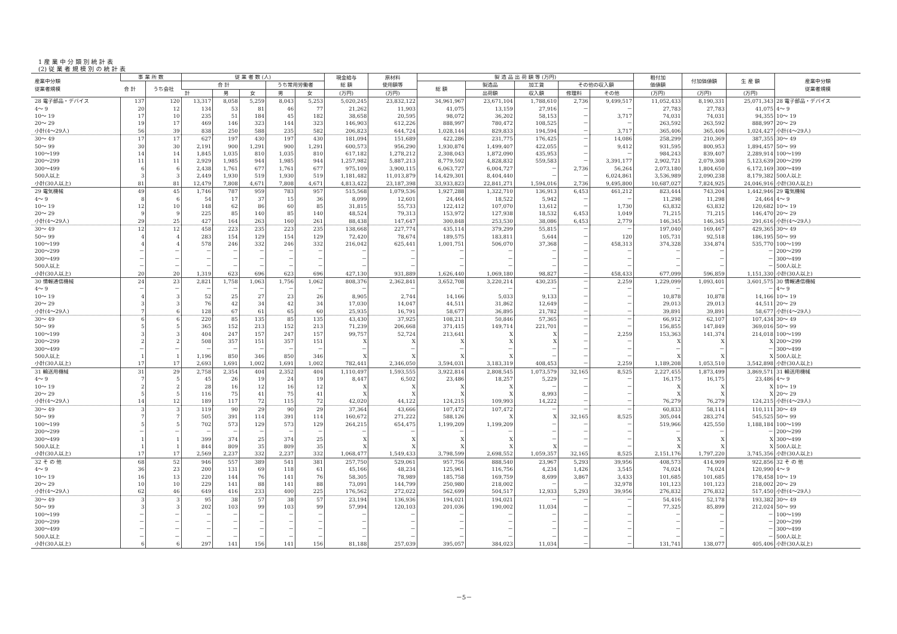1 産 業 中 分 類 別 統 計 表
(2) 従 業 者 規 模 別 の 統 計 表
| 産業中分類 従業者規模 | 事 業 所 数 | | 従 業 者 数 (人) | | | | | 現金給与 総 額 | 原材料 使用額等 | 製 造 品 出 荷 額 等 (万円) | | | | | 粗付加 価値額 | 付加価値額 | 生 産 額 | 産業中分類 従業者規模 |
| --- | --- | --- | --- | --- | --- | --- | --- | --- | --- | --- | --- | --- | --- | --- | --- | --- | --- | --- |
| | 合 計 | うち会社 | 合 計 | | | うち常用労働者 | | | | 総 額 | 製造品 | 加工賃 | その他の収入額 | | | | | |
| | | | 計 | 男 | 女 | 男 | 女 | (万円) | (万円) | | 出荷額 | 収入額 | 修理料 | その他 | (万円) | (万円) | (万円) | |
| 28 電子部品・デバイス | 137 | 120 | 13,317 | 8,058 | 5,259 | 8,043 | 5,253 | 5,020,245 | 23,832,122 | 34,961,967 | 23,671,104 | 1,788,610 | 2,736 | 9,499,517 | 11,052,433 | 8,190,331 | 25,071,343 | 28 電子部品・デバイス |
| 4～ 9 | 20 | 12 | 134 | 53 | 81 | 46 | 77 | 21,262 | 11,903 | 41,075 | 13,159 | 27,916 | － | － | 27,783 | 27,783 | 41,075 | 4～ 9 |
| 10～ 19 | 17 | 10 | 235 | 51 | 184 | 45 | 182 | 38,658 | 20,595 | 98,072 | 36,202 | 58,153 | － | 3,717 | 74,031 | 74,031 | 94,355 | 10～ 19 |
| 20～ 29 | 19 | 17 | 469 | 146 | 323 | 144 | 323 | 146,903 | 612,226 | 888,997 | 780,472 | 108,525 | － | － | 263,592 | 263,592 | 888,997 | 20～ 29 |
| 小計(4～29人) | 56 | 39 | 838 | 250 | 588 | 235 | 582 | 206,823 | 644,724 | 1,028,144 | 829,833 | 194,594 | － | 3,717 | 365,406 | 365,406 | 1,024,427 | 小計(4～29人) |
| 30～ 49 | 17 | 17 | 627 | 197 | 430 | 197 | 430 | 181,094 | 151,689 | 422,286 | 231,775 | 176,425 | － | 14,086 | 258,299 | 210,369 | 387,355 | 30～ 49 |
| 50～ 99 | 30 | 30 | 2,191 | 900 | 1,291 | 900 | 1,291 | 600,573 | 956,290 | 1,930,874 | 1,499,407 | 422,055 | － | 9,412 | 931,595 | 800,953 | 1,894,457 | 50～ 99 |
| 100～199 | 14 | 14 | 1,845 | 1,035 | 810 | 1,035 | 810 | 617,182 | 1,278,212 | 2,308,043 | 1,872,090 | 435,953 | － | － | 984,243 | 839,407 | 2,289,914 | 100～199 |
| 200～299 | 11 | 11 | 2,929 | 1,985 | 944 | 1,985 | 944 | 1,257,982 | 5,887,213 | 8,779,592 | 4,828,832 | 559,583 | － | 3,391,177 | 2,902,721 | 2,079,308 | 5,123,639 | 200～299 |
| 300～499 | 6 | 6 | 2,438 | 1,761 | 677 | 1,761 | 677 | 975,109 | 3,900,115 | 6,063,727 | 6,004,727 | － | 2,736 | 56,264 | 2,073,180 | 1,804,650 | 6,172,169 | 300～499 |
| 500人以上 | 3 | 3 | 2,449 | 1,930 | 519 | 1,930 | 519 | 1,181,482 | 11,013,879 | 14,429,301 | 8,404,440 | － | － | 6,024,861 | 3,536,989 | 2,090,238 | 8,179,382 | 500人以上 |
| 小計(30人以上) | 81 | 81 | 12,479 | 7,808 | 4,671 | 7,808 | 4,671 | 4,813,422 | 23,187,398 | 33,933,823 | 22,841,271 | 1,594,016 | 2,736 | 9,495,800 | 10,687,027 | 7,824,925 | 24,046,916 | 小計(30人以上) |
| 29 電気機械 | 49 | 45 | 1,746 | 787 | 959 | 783 | 957 | 515,568 | 1,079,536 | 1,927,288 | 1,322,710 | 136,913 | 6,453 | 461,212 | 823,444 | 743,204 | 1,442,946 | 29 電気機械 |
| 4～ 9 | 8 | 6 | 54 | 17 | 37 | 15 | 36 | 8,099 | 12,601 | 24,464 | 18,522 | 5,942 | － | － | 11,298 | 11,298 | 24,464 | 4～ 9 |
| 10～ 19 | 12 | 10 | 148 | 62 | 86 | 60 | 85 | 31,815 | 55,733 | 122,412 | 107,070 | 13,612 | － | 1,730 | 63,832 | 63,832 | 120,682 | 10～ 19 |
| 20～ 29 | 9 | 9 | 225 | 85 | 140 | 85 | 140 | 48,524 | 79,313 | 153,972 | 127,938 | 18,532 | 6,453 | 1,049 | 71,215 | 71,215 | 146,470 | 20～ 29 |
| 小計(4～29人) | 29 | 25 | 427 | 164 | 263 | 160 | 261 | 88,438 | 147,647 | 300,848 | 253,530 | 38,086 | 6,453 | 2,779 | 146,345 | 146,345 | 291,616 | 小計(4～29人) |
| 30～ 49 | 12 | 12 | 458 | 223 | 235 | 223 | 235 | 138,668 | 227,774 | 435,114 | 379,299 | 55,815 | － | － | 197,040 | 169,467 | 429,365 | 30～ 49 |
| 50～ 99 | 4 | 4 | 283 | 154 | 129 | 154 | 129 | 72,420 | 78,674 | 189,575 | 183,811 | 5,644 | － | 120 | 105,731 | 92,518 | 186,195 | 50～ 99 |
| 100～199 | 4 | 4 | 578 | 246 | 332 | 246 | 332 | 216,042 | 625,441 | 1,001,751 | 506,070 | 37,368 | － | 458,313 | 374,328 | 334,874 | 535,770 | 100～199 |
| 200～299 | － | － | － | － | － | － | － | － | － | － | － | － | － | － | － | － | － | 200～299 |
| 300～499 | － | － | － | － | － | － | － | － | － | － | － | － | － | － | － | － | － | 300～499 |
| 500人以上 | － | － | － | － | － | － | － | － | － | － | － | － | － | － | － | － | － | 500人以上 |
| 小計(30人以上) | 20 | 20 | 1,319 | 623 | 696 | 623 | 696 | 427,130 | 931,889 | 1,626,440 | 1,069,180 | 98,827 | － | 458,433 | 677,099 | 596,859 | 1,151,330 | 小計(30人以上) |
| 30 情報通信機械 | 24 | 23 | 2,821 | 1,758 | 1,063 | 1,756 | 1,062 | 808,376 | 2,362,841 | 3,652,708 | 3,220,214 | 430,235 | － | 2,259 | 1,229,099 | 1,093,401 | 3,601,575 | 30 情報通信機械 |
| 4～ 9 | － | － | － | － | － | － | － | － | － | － | － | － | － | － | － | － | － | 4～ 9 |
| 10～ 19 | 4 | 3 | 52 | 25 | 27 | 23 | 26 | 8,905 | 2,744 | 14,166 | 5,033 | 9,133 | － | － | 10,878 | 10,878 | 14,166 | 10～ 19 |
| 20～ 29 | 3 | 3 | 76 | 42 | 34 | 42 | 34 | 17,030 | 14,047 | 44,511 | 31,862 | 12,649 | － | － | 29,013 | 29,013 | 44,511 | 20～ 29 |
| 小計(4～29人) | 7 | 6 | 128 | 67 | 61 | 65 | 60 | 25,935 | 16,791 | 58,677 | 36,895 | 21,782 | － | － | 39,891 | 39,891 | 58,677 | 小計(4～29人) |
| 30～ 49 | 6 | 6 | 220 | 85 | 135 | 85 | 135 | 43,430 | 37,925 | 108,211 | 50,846 | 57,365 | － | － | 66,912 | 62,107 | 107,434 | 30～ 49 |
| 50～ 99 | 5 | 5 | 365 | 152 | 213 | 152 | 213 | 71,239 | 206,668 | 371,415 | 149,714 | 221,701 | － | － | 156,855 | 147,849 | 369,016 | 50～ 99 |
| 100～199 | 3 | 3 | 404 | 247 | 157 | 247 | 157 | 99,757 | 52,724 | 213,641 | X | X | － | 2,259 | 153,363 | 141,374 | 214,018 | 100～199 |
| 200～299 | 2 | 2 | 508 | 357 | 151 | 357 | 151 | X | X | X | X | X | － | － | X | X | X | 200～299 |
| 300～499 | － | － | － | － | － | － | － | － | － | － | － | － | － | － | － | － | － | 300～499 |
| 500人以上 | 1 | 1 | 1,196 | 850 | 346 | 850 | 346 | X | X | X | X | － | － | － | X | X | X | 500人以上 |
| 小計(30人以上) | 17 | 17 | 2,693 | 1,691 | 1,002 | 1,691 | 1,002 | 782,441 | 2,346,050 | 3,594,031 | 3,183,319 | 408,453 | － | 2,259 | 1,189,208 | 1,053,510 | 3,542,898 | 小計(30人以上) |
| 31 輸送用機械 | 31 | 29 | 2,758 | 2,354 | 404 | 2,352 | 404 | 1,110,497 | 1,593,555 | 3,922,814 | 2,808,545 | 1,073,579 | 32,165 | 8,525 | 2,227,455 | 1,873,499 | 3,869,571 | 31 輸送用機械 |
| 4～ 9 | 7 | 5 | 45 | 26 | 19 | 24 | 19 | 8,447 | 6,502 | 23,486 | 18,257 | 5,229 | － | － | 16,175 | 16,175 | 23,486 | 4～ 9 |
| 10～ 19 | 2 | 2 | 28 | 16 | 12 | 16 | 12 | X | X | X | X | － | － | － | X | X | X | 10～ 19 |
| 20～ 29 | 5 | 5 | 116 | 75 | 41 | 75 | 41 | X | X | X | X | 8,993 | － | － | X | X | X | 20～ 29 |
| 小計(4～29人) | 14 | 12 | 189 | 117 | 72 | 115 | 72 | 42,020 | 44,122 | 124,215 | 109,993 | 14,222 | － | － | 76,279 | 76,279 | 124,215 | 小計(4～29人) |
| 30～ 49 | 3 | 3 | 119 | 90 | 29 | 90 | 29 | 37,364 | 43,666 | 107,472 | 107,472 | － | － | － | 60,833 | 58,114 | 110,111 | 30～ 49 |
| 50～ 99 | 7 | 7 | 505 | 391 | 114 | 391 | 114 | 160,672 | 271,222 | 588,126 | X | X | 32,165 | 8,525 | 305,044 | 283,274 | 545,525 | 50～ 99 |
| 100～199 | 5 | 5 | 702 | 573 | 129 | 573 | 129 | 264,215 | 654,475 | 1,199,209 | 1,199,209 | － | － | － | 519,966 | 425,550 | 1,188,184 | 100～199 |
| 200～299 | － | － | － | － | － | － | － | － | － | － | － | － | － | － | － | － | － | 200～299 |
| 300～499 | 1 | 1 | 399 | 374 | 25 | 374 | 25 | X | X | X | X | － | － | － | X | X | X | 300～499 |
| 500人以上 | 1 | 1 | 844 | 809 | 35 | 809 | 35 | X | X | X | X | X | － | － | X | X | X | 500人以上 |
| 小計(30人以上) | 17 | 17 | 2,569 | 2,237 | 332 | 2,237 | 332 | 1,068,477 | 1,549,433 | 3,798,599 | 2,698,552 | 1,059,357 | 32,165 | 8,525 | 2,151,176 | 1,797,220 | 3,745,356 | 小計(30人以上) |
| 32 そ の 他 | 68 | 52 | 946 | 557 | 389 | 541 | 381 | 257,750 | 529,061 | 957,756 | 888,540 | 23,967 | 5,293 | 39,956 | 408,573 | 414,909 | 922,856 | 32 そ の 他 |
| 4～ 9 | 36 | 23 | 200 | 131 | 69 | 118 | 61 | 45,166 | 48,234 | 125,961 | 116,756 | 4,234 | 1,426 | 3,545 | 74,024 | 74,024 | 120,990 | 4～ 9 |
| 10～ 19 | 16 | 13 | 220 | 144 | 76 | 141 | 76 | 58,305 | 78,989 | 185,758 | 169,759 | 8,699 | 3,867 | 3,433 | 101,685 | 101,685 | 178,458 | 10～ 19 |
| 20～ 29 | 10 | 10 | 229 | 141 | 88 | 141 | 88 | 73,091 | 144,799 | 250,980 | 218,002 | － | － | 32,978 | 101,123 | 101,123 | 218,002 | 20～ 29 |
| 小計(4～29人) | 62 | 46 | 649 | 416 | 233 | 400 | 225 | 176,562 | 272,022 | 562,699 | 504,517 | 12,933 | 5,293 | 39,956 | 276,832 | 276,832 | 517,450 | 小計(4～29人) |
| 30～ 49 | 3 | 3 | 95 | 38 | 57 | 38 | 57 | 23,194 | 136,936 | 194,021 | 194,021 | － | － | － | 54,416 | 52,178 | 193,382 | 30～ 49 |
| 50～ 99 | 3 | 3 | 202 | 103 | 99 | 103 | 99 | 57,994 | 120,103 | 201,036 | 190,002 | 11,034 | － | － | 77,325 | 85,899 | 212,024 | 50～ 99 |
| 100～199 | － | － | － | － | － | － | － | － | － | － | － | － | － | － | － | － | － | 100～199 |
| 200～299 | － | － | － | － | － | － | － | － | － | － | － | － | － | － | － | － | － | 200～299 |
| 300～499 | － | － | － | － | － | － | － | － | － | － | － | － | － | － | － | － | － | 300～499 |
| 500人以上 | － | － | － | － | － | － | － | － | － | － | － | － | － | － | － | － | － | 500人以上 |
| 小計(30人以上) | 6 | 6 | 297 | 141 | 156 | 141 | 156 | 81,188 | 257,039 | 395,057 | 384,023 | 11,034 | － | － | 131,741 | 138,077 | 405,406 | 小計(30人以上) |
－5－